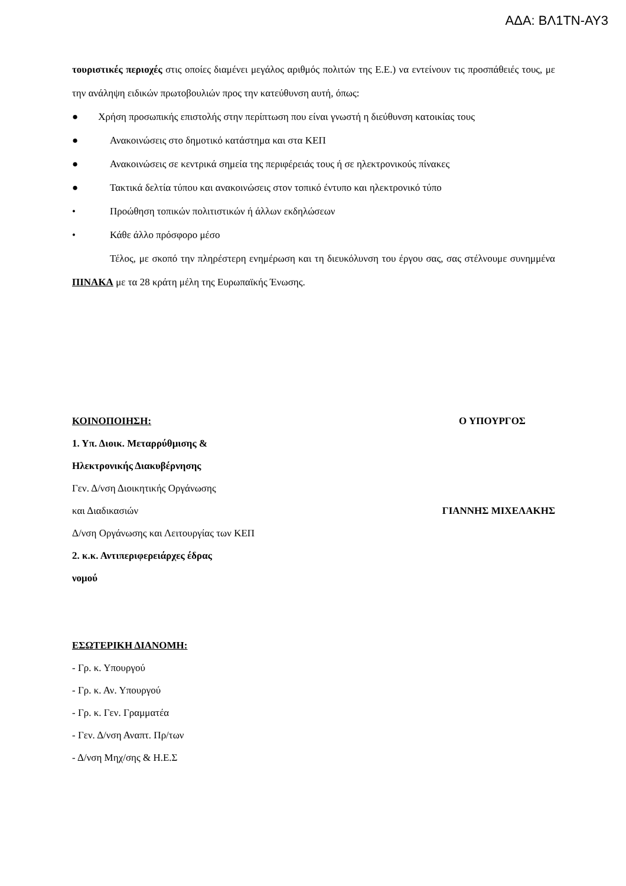ΑΔΑ: ΒΛ1ΤΝ-ΑΥ3
τουριστικές περιοχές στις οποίες διαμένει μεγάλος αριθμός πολιτών της Ε.Ε.) να εντείνουν τις προσπάθειές τους, με την ανάληψη ειδικών πρωτοβουλιών προς την κατεύθυνση αυτή, όπως:
● Χρήση προσωπικής επιστολής στην περίπτωση που είναι γνωστή η διεύθυνση κατοικίας τους
● Ανακοινώσεις στο δημοτικό κατάστημα και στα ΚΕΠ
● Ανακοινώσεις σε κεντρικά σημεία της περιφέρειάς τους ή σε ηλεκτρονικούς πίνακες
● Τακτικά δελτία τύπου και ανακοινώσεις στον τοπικό έντυπο και ηλεκτρονικό τύπο
• Προώθηση τοπικών πολιτιστικών ή άλλων εκδηλώσεων
• Κάθε άλλο πρόσφορο μέσο
Τέλος, με σκοπό την πληρέστερη ενημέρωση και τη διευκόλυνση του έργου σας, σας στέλνουμε συνημμένα ΠΙΝΑΚΑ με τα 28 κράτη μέλη της Ευρωπαϊκής Ένωσης.
ΚΟΙΝΟΠΟΙΗΣΗ: Ο ΥΠΟΥΡΓΟΣ
1. Υπ. Διοικ. Μεταρρύθμισης &
Ηλεκτρονικής Διακυβέρνησης
Γεν. Δ/νση Διοικητικής Οργάνωσης
και Διαδικασιών ΓΙΑΝΝΗΣ ΜΙΧΕΛΑΚΗΣ
Δ/νση Οργάνωσης και Λειτουργίας των ΚΕΠ
2. κ.κ. Αντιπεριφερειάρχες έδρας
νομού
ΕΣΩΤΕΡΙΚΗ ΔΙΑΝΟΜΗ:
- Γρ. κ. Υπουργού
- Γρ. κ. Αν. Υπουργού
- Γρ. κ. Γεν. Γραμματέα
- Γεν. Δ/νση Αναπτ. Πρ/των
- Δ/νση Μηχ/σης & Η.Ε.Σ